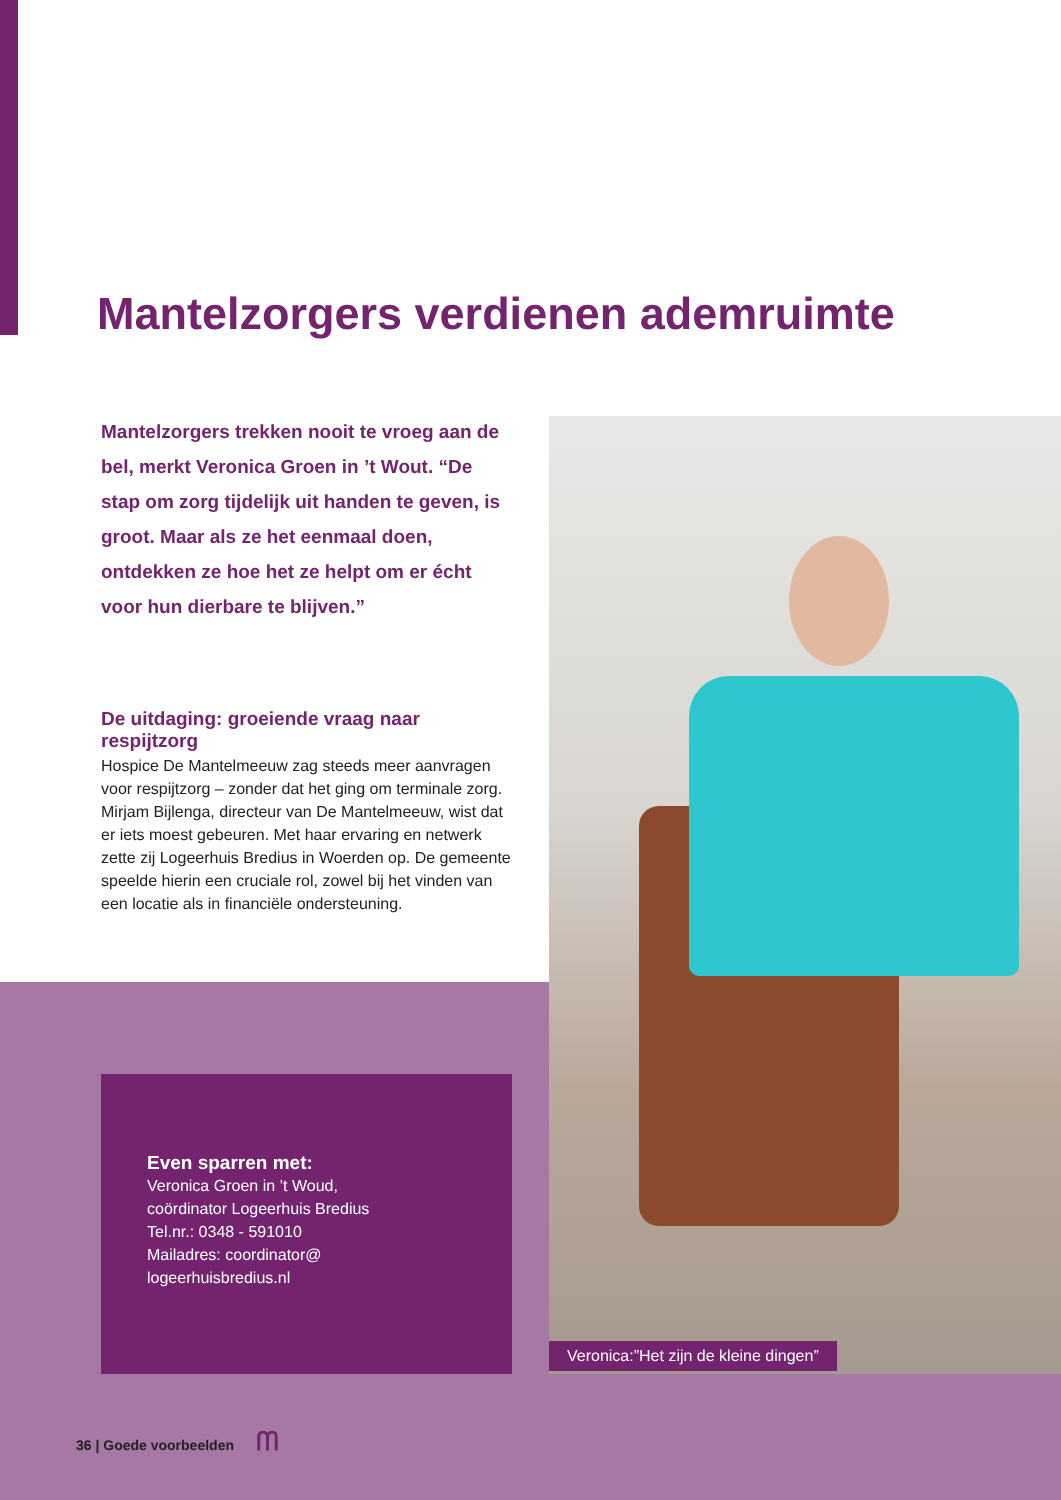Mantelzorgers verdienen ademruimte
Mantelzorgers trekken nooit te vroeg aan de bel, merkt Veronica Groen in ’t Wout. “De stap om zorg tijdelijk uit handen te geven, is groot. Maar als ze het eenmaal doen, ontdekken ze hoe het ze helpt om er écht voor hun dierbare te blijven.”
De uitdaging: groeiende vraag naar respijtzorg
Hospice De Mantelmeeuw zag steeds meer aanvragen voor respijtzorg – zonder dat het ging om terminale zorg. Mirjam Bijlenga, directeur van De Mantelmeeuw, wist dat er iets moest gebeuren. Met haar ervaring en netwerk zette zij Logeerhuis Bredius in Woerden op. De gemeente speelde hierin een cruciale rol, zowel bij het vinden van een locatie als in financiële ondersteuning.
Veronica:”Het zijn de kleine dingen”
Even sparren met:
Veronica Groen in ’t Woud,
coördinator Logeerhuis Bredius
Tel.nr.: 0348 - 591010
Mailadres: coordinator@
logeerhuisbredius.nl
36 | Goede voorbeelden ᗰ